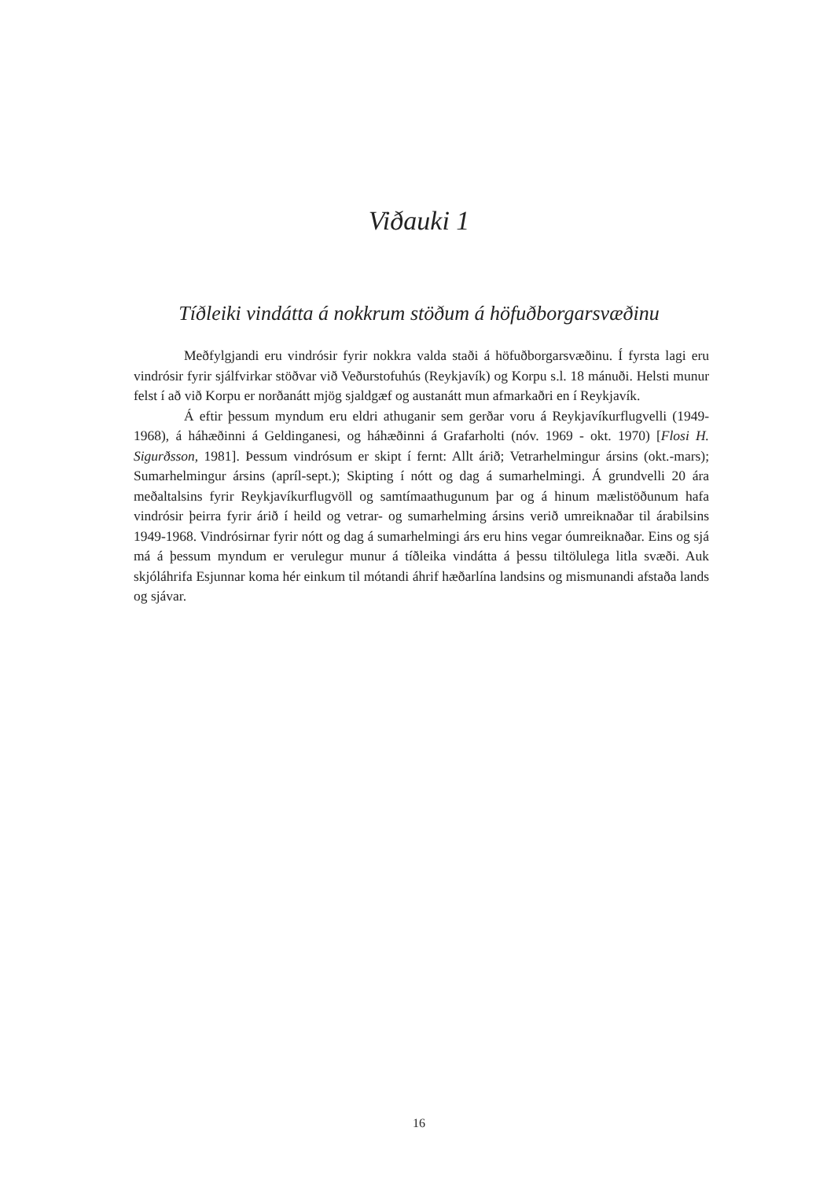Viðauki 1
Tíðleiki vindátta á nokkrum stöðum á höfuðborgarsvæðinu
Meðfylgjandi eru vindrósir fyrir nokkra valda staði á höfuðborgarsvæðinu. Í fyrsta lagi eru vindrósir fyrir sjálfvirkar stöðvar við Veðurstofuhús (Reykjavík) og Korpu s.l. 18 mánuði. Helsti munur felst í að við Korpu er norðanátt mjög sjaldgæf og austanátt mun afmarkaðri en í Reykjavík.
Á eftir þessum myndum eru eldri athuganir sem gerðar voru á Reykjavíkurflugvelli (1949-1968), á háhæðinni á Geldinganesi, og háhæðinni á Grafarholti (nóv. 1969 - okt. 1970) [Flosi H. Sigurðsson, 1981]. Þessum vindrósum er skipt í fernt: Allt árið; Vetrarhelmingur ársins (okt.-mars); Sumarhelmingur ársins (apríl-sept.); Skipting í nótt og dag á sumarhelmingi. Á grundvelli 20 ára meðaltalsins fyrir Reykjavíkurflugvöll og samtímaathugunum þar og á hinum mælistöðunum hafa vindrósir þeirra fyrir árið í heild og vetrar- og sumarhelming ársins verið umreiknaðar til árabilsins 1949-1968. Vindrósirnar fyrir nótt og dag á sumarhelmingi árs eru hins vegar óumreiknaðar. Eins og sjá má á þessum myndum er verulegur munur á tíðleika vindátta á þessu tiltölulega litla svæði. Auk skjóláhrifa Esjunnar koma hér einkum til mótandi áhrif hæðarlína landsins og mismunandi afstaða lands og sjávar.
16